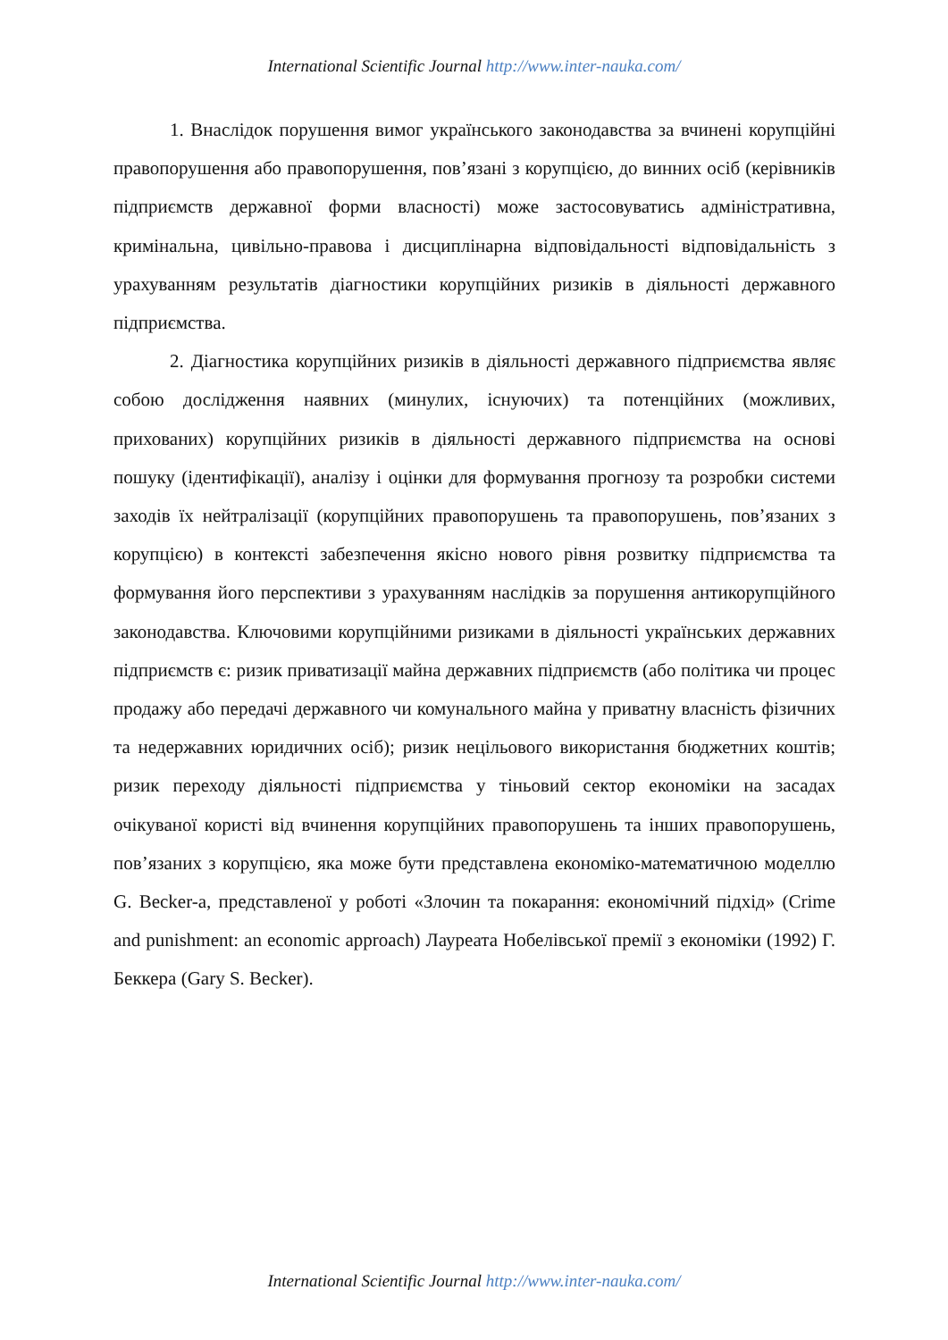International Scientific Journal http://www.inter-nauka.com/
1. Внаслідок порушення вимог українського законодавства за вчинені корупційні правопорушення або правопорушення, пов’язані з корупцією, до винних осіб (керівників підприємств державної форми власності) може застосовуватись адміністративна, кримінальна, цивільно-правова і дисциплінарна відповідальності відповідальність з урахуванням результатів діагностики корупційних ризиків в діяльності державного підприємства.
2. Діагностика корупційних ризиків в діяльності державного підприємства являє собою дослідження наявних (минулих, існуючих) та потенційних (можливих, прихованих) корупційних ризиків в діяльності державного підприємства на основі пошуку (ідентифікації), аналізу і оцінки для формування прогнозу та розробки системи заходів їх нейтралізації (корупційних правопорушень та правопорушень, пов’язаних з корупцією) в контексті забезпечення якісно нового рівня розвитку підприємства та формування його перспективи з урахуванням наслідків за порушення антикорупційного законодавства. Ключовими корупційними ризиками в діяльності українських державних підприємств є: ризик приватизації майна державних підприємств (або політика чи процес продажу або передачі державного чи комунального майна у приватну власність фізичних та недержавних юридичних осіб); ризик нецільового використання бюджетних коштів; ризик переходу діяльності підприємства у тіньовий сектор економіки на засадах очікуваної користі від вчинення корупційних правопорушень та інших правопорушень, пов’язаних з корупцією, яка може бути представлена економіко-математичною моделлю G. Becker-a, представленої у роботі «Злочин та покарання: економічний підхід» (Crime and punishment: an economic approach) Лауреата Нобелівської премії з економіки (1992) Г. Беккера (Gary S. Becker).
International Scientific Journal http://www.inter-nauka.com/